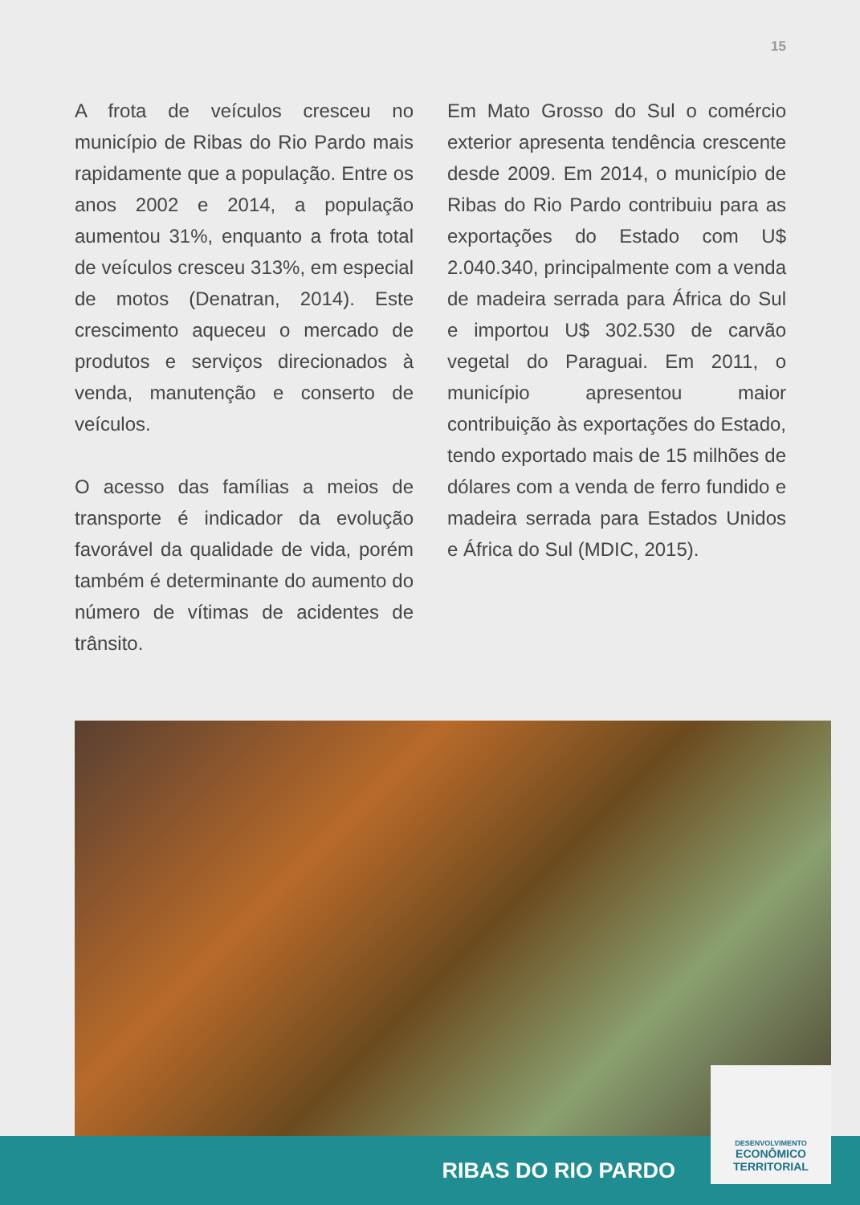15
A frota de veículos cresceu no município de Ribas do Rio Pardo mais rapidamente que a população. Entre os anos 2002 e 2014, a população aumentou 31%, enquanto a frota total de veículos cresceu 313%, em especial de motos (Denatran, 2014). Este crescimento aqueceu o mercado de produtos e serviços direcionados à venda, manutenção e conserto de veículos.
O acesso das famílias a meios de transporte é indicador da evolução favorável da qualidade de vida, porém também é determinante do aumento do número de vítimas de acidentes de trânsito.
Em Mato Grosso do Sul o comércio exterior apresenta tendência crescente desde 2009. Em 2014, o município de Ribas do Rio Pardo contribuiu para as exportações do Estado com U$ 2.040.340, principalmente com a venda de madeira serrada para África do Sul e importou U$ 302.530 de carvão vegetal do Paraguai. Em 2011, o município apresentou maior contribuição às exportações do Estado, tendo exportado mais de 15 milhões de dólares com a venda de ferro fundido e madeira serrada para Estados Unidos e África do Sul (MDIC, 2015).
RIBAS DO RIO PARDO
DESENVOLVIMENTO
ECONÔMICO
TERRITORIAL